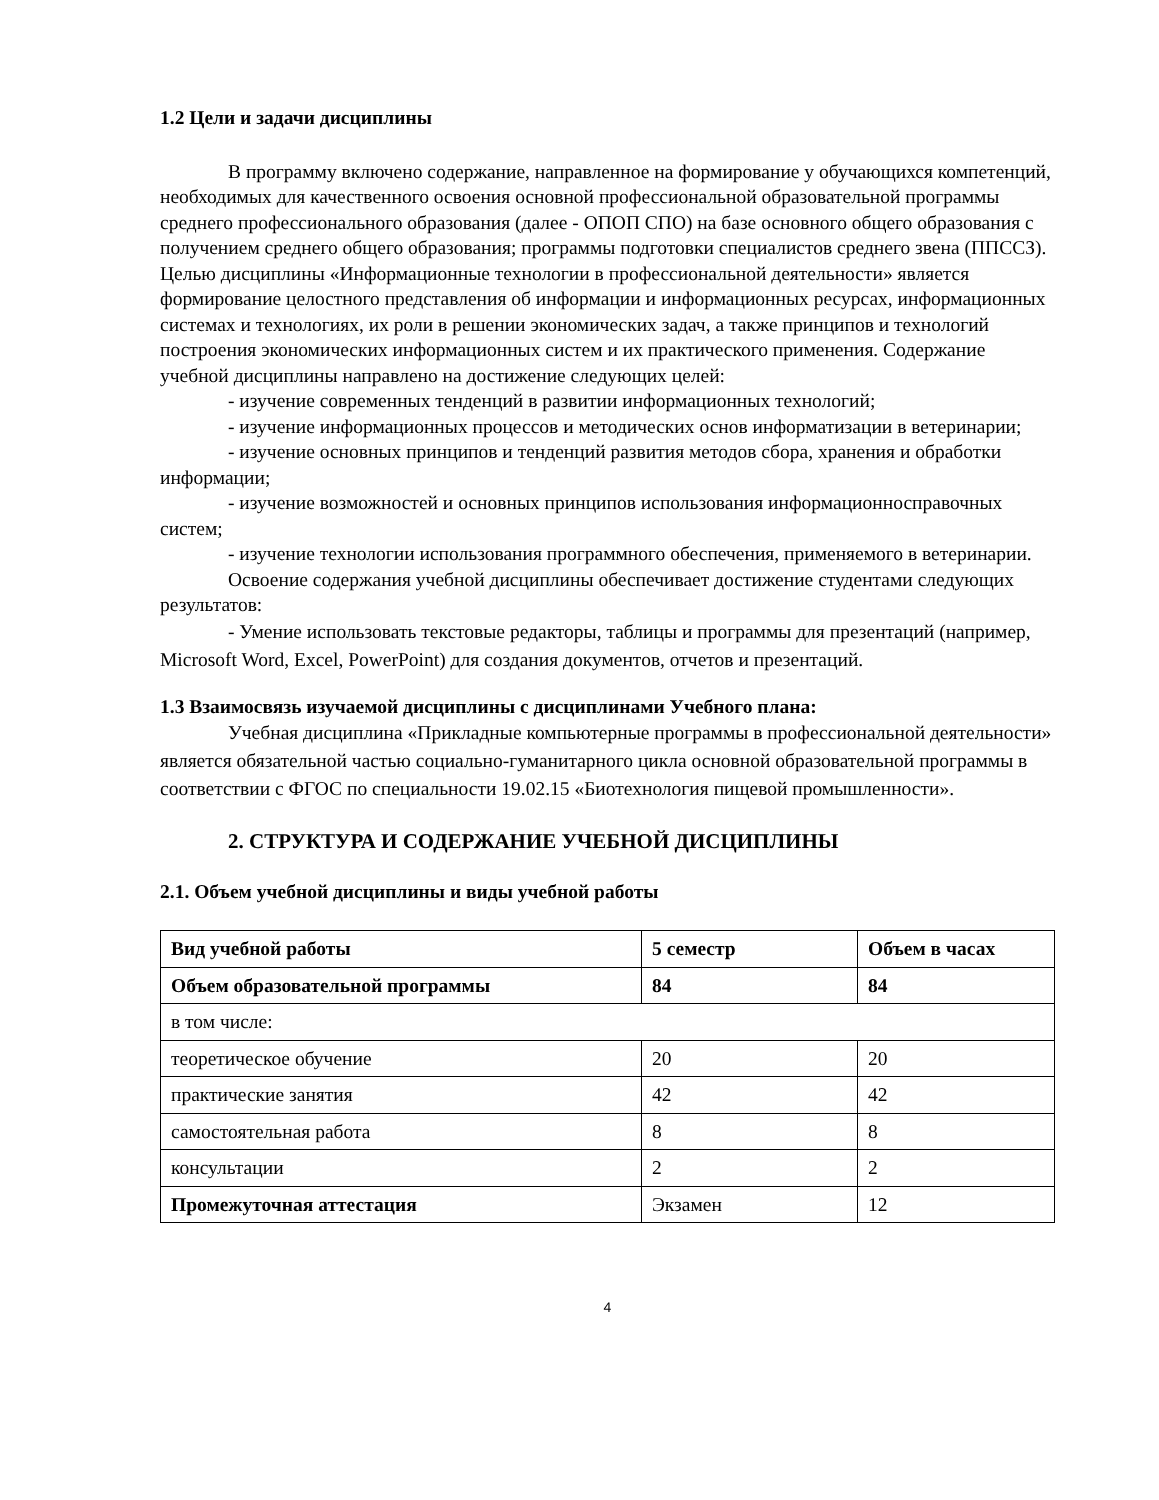1.2 Цели и задачи дисциплины
В программу включено содержание, направленное на формирование у обучающихся компетенций, необходимых для качественного освоения основной профессиональной образовательной программы среднего профессионального образования (далее - ОПОП СПО) на базе основного общего образования с получением среднего общего образования; программы подготовки специалистов среднего звена (ППССЗ).
Целью дисциплины «Информационные технологии в профессиональной деятельности» является формирование целостного представления об информации и информационных ресурсах, информационных системах и технологиях, их роли в решении экономических задач, а также принципов и технологий построения экономических информационных систем и их практического применения. Содержание учебной дисциплины направлено на достижение следующих целей:
- изучение современных тенденций в развитии информационных технологий;
- изучение информационных процессов и методических основ информатизации в ветеринарии;
- изучение основных принципов и тенденций развития методов сбора, хранения и обработки информации;
- изучение возможностей и основных принципов использования информационносправочных систем;
- изучение технологии использования программного обеспечения, применяемого в ветеринарии.
Освоение содержания учебной дисциплины обеспечивает достижение студентами следующих результатов:
- Умение использовать текстовые редакторы, таблицы и программы для презентаций (например, Microsoft Word, Excel, PowerPoint) для создания документов, отчетов и презентаций.
1.3 Взаимосвязь изучаемой дисциплины с дисциплинами Учебного плана:
Учебная дисциплина «Прикладные компьютерные программы в профессиональной деятельности» является обязательной частью социально-гуманитарного цикла основной образовательной программы в соответствии с ФГОС по специальности 19.02.15 «Биотехнология пищевой промышленности».
2. СТРУКТУРА И СОДЕРЖАНИЕ УЧЕБНОЙ ДИСЦИПЛИНЫ
2.1. Объем учебной дисциплины и виды учебной работы
| Вид учебной работы | 5 семестр | Объем в часах |
| Объем образовательной программы | 84 | 84 |
| в том числе: | | |
| теоретическое обучение | 20 | 20 |
| практические занятия | 42 | 42 |
| самостоятельная работа | 8 | 8 |
| консультации | 2 | 2 |
| Промежуточная аттестация | Экзамен | 12 |
4